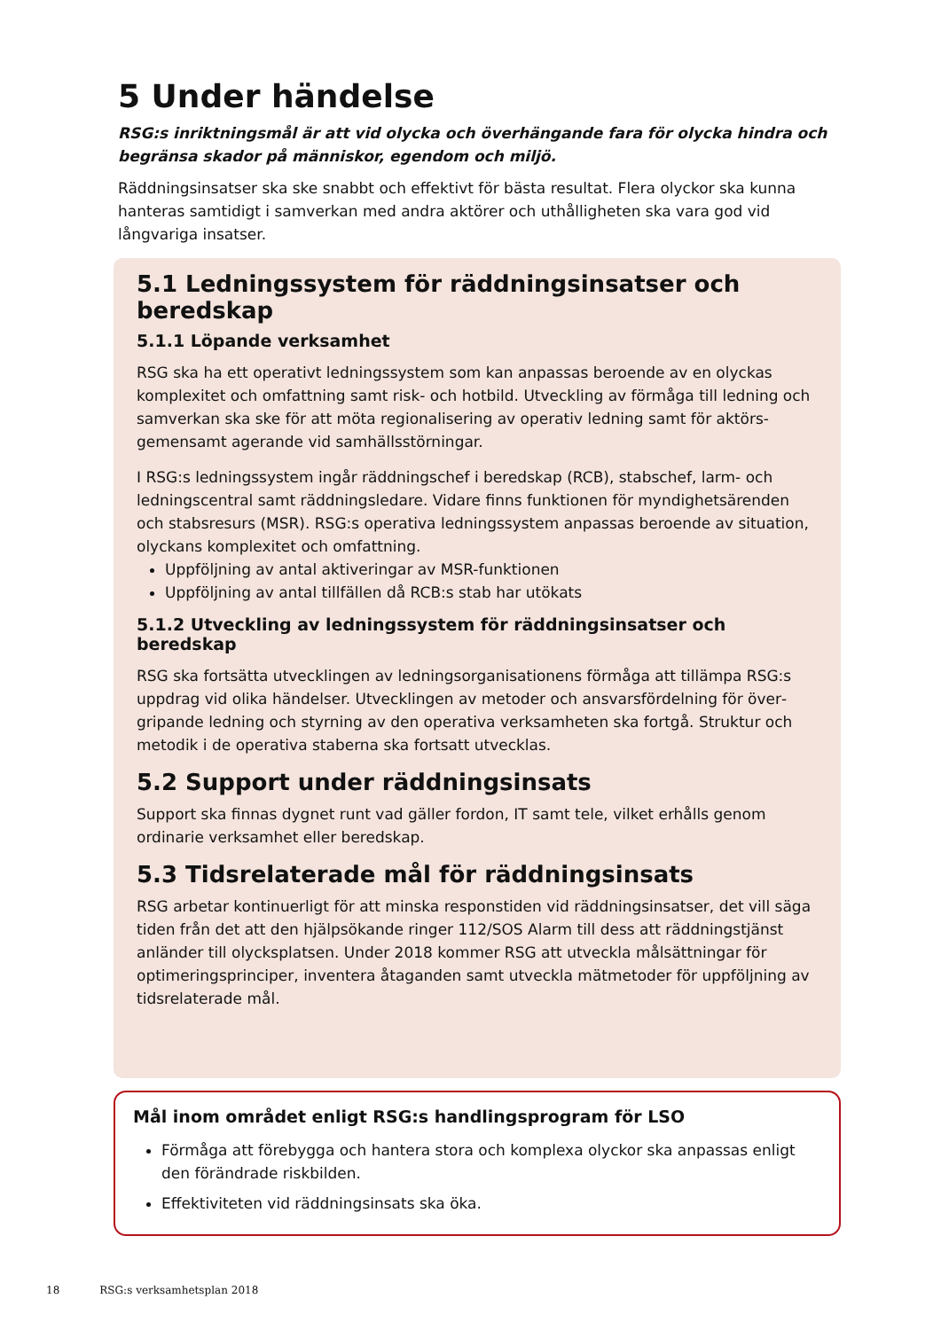5 Under händelse
RSG:s inriktningsmål är att vid olycka och överhängande fara för olycka hindra och begränsa skador på människor, egendom och miljö.
Räddningsinsatser ska ske snabbt och effektivt för bästa resultat. Flera olyckor ska kunna hanteras samtidigt i samverkan med andra aktörer och uthålligheten ska vara god vid långvariga insatser.
5.1 Ledningssystem för räddningsinsatser och beredskap
5.1.1 Löpande verksamhet
RSG ska ha ett operativt ledningssystem som kan anpassas beroende av en olyckas komplexitet och omfattning samt risk- och hotbild. Utveckling av förmåga till ledning och samverkan ska ske för att möta regionalisering av operativ ledning samt för aktörs­gemensamt agerande vid samhällsstörningar.
I RSG:s ledningssystem ingår räddningschef i beredskap (RCB), stabschef, larm- och ledningscentral samt räddningsledare. Vidare finns funktionen för myndighetsärenden och stabsresurs (MSR). RSG:s operativa ledningssystem anpassas beroende av situation, olyckans komplexitet och omfattning.
Uppföljning av antal aktiveringar av MSR-funktionen
Uppföljning av antal tillfällen då RCB:s stab har utökats
5.1.2 Utveckling av ledningssystem för räddningsinsatser och beredskap
RSG ska fortsätta utvecklingen av ledningsorganisationens förmåga att tillämpa RSG:s uppdrag vid olika händelser. Utvecklingen av metoder och ansvarsfördelning för över­gripande ledning och styrning av den operativa verksamheten ska fortgå. Struktur och metodik i de operativa staberna ska fortsatt utvecklas.
5.2 Support under räddningsinsats
Support ska finnas dygnet runt vad gäller fordon, IT samt tele, vilket erhålls genom ordinarie verksamhet eller beredskap.
5.3 Tidsrelaterade mål för räddningsinsats
RSG arbetar kontinuerligt för att minska responstiden vid räddningsinsatser, det vill säga tiden från det att den hjälpsökande ringer 112/SOS Alarm till dess att räddnings­tjänst anländer till olycksplatsen. Under 2018 kommer RSG att utveckla målsättningar för optimeringsprinciper, inventera åtaganden samt utveckla mätmetoder för uppfölj­ning av tidsrelaterade mål.
Mål inom området enligt RSG:s handlingsprogram för LSO
Förmåga att förebygga och hantera stora och komplexa olyckor ska anpassas enligt den förändrade riskbilden.
Effektiviteten vid räddningsinsats ska öka.
18 RSG:s verksamhetsplan 2018